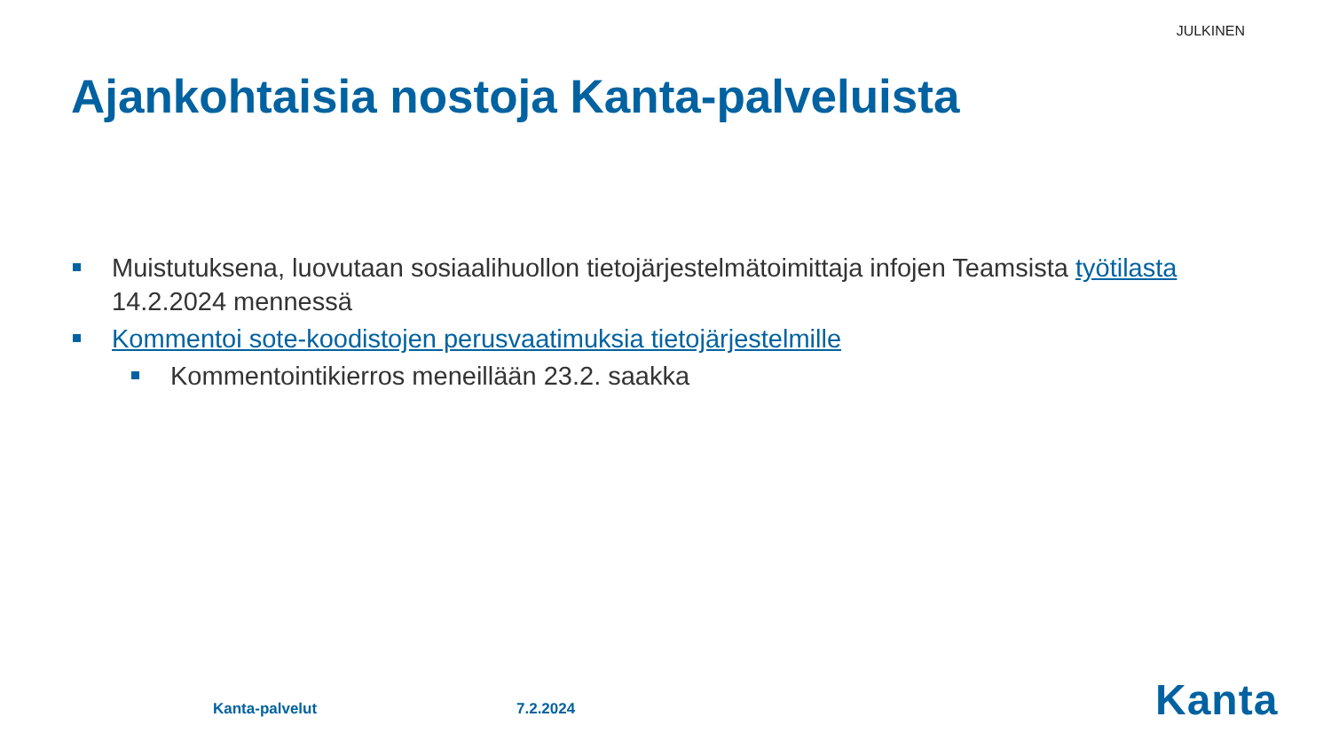JULKINEN
Ajankohtaisia nostoja Kanta-palveluista
Muistutuksena, luovutaan sosiaalihuollon tietojärjestelmätoimittaja infojen Teamsista työtilasta 14.2.2024 mennessä
Kommentoi sote-koodistojen perusvaatimuksia tietojärjestelmille
Kommentointikierros meneillään 23.2. saakka
Kanta-palvelut 7.2.2024 Kanta